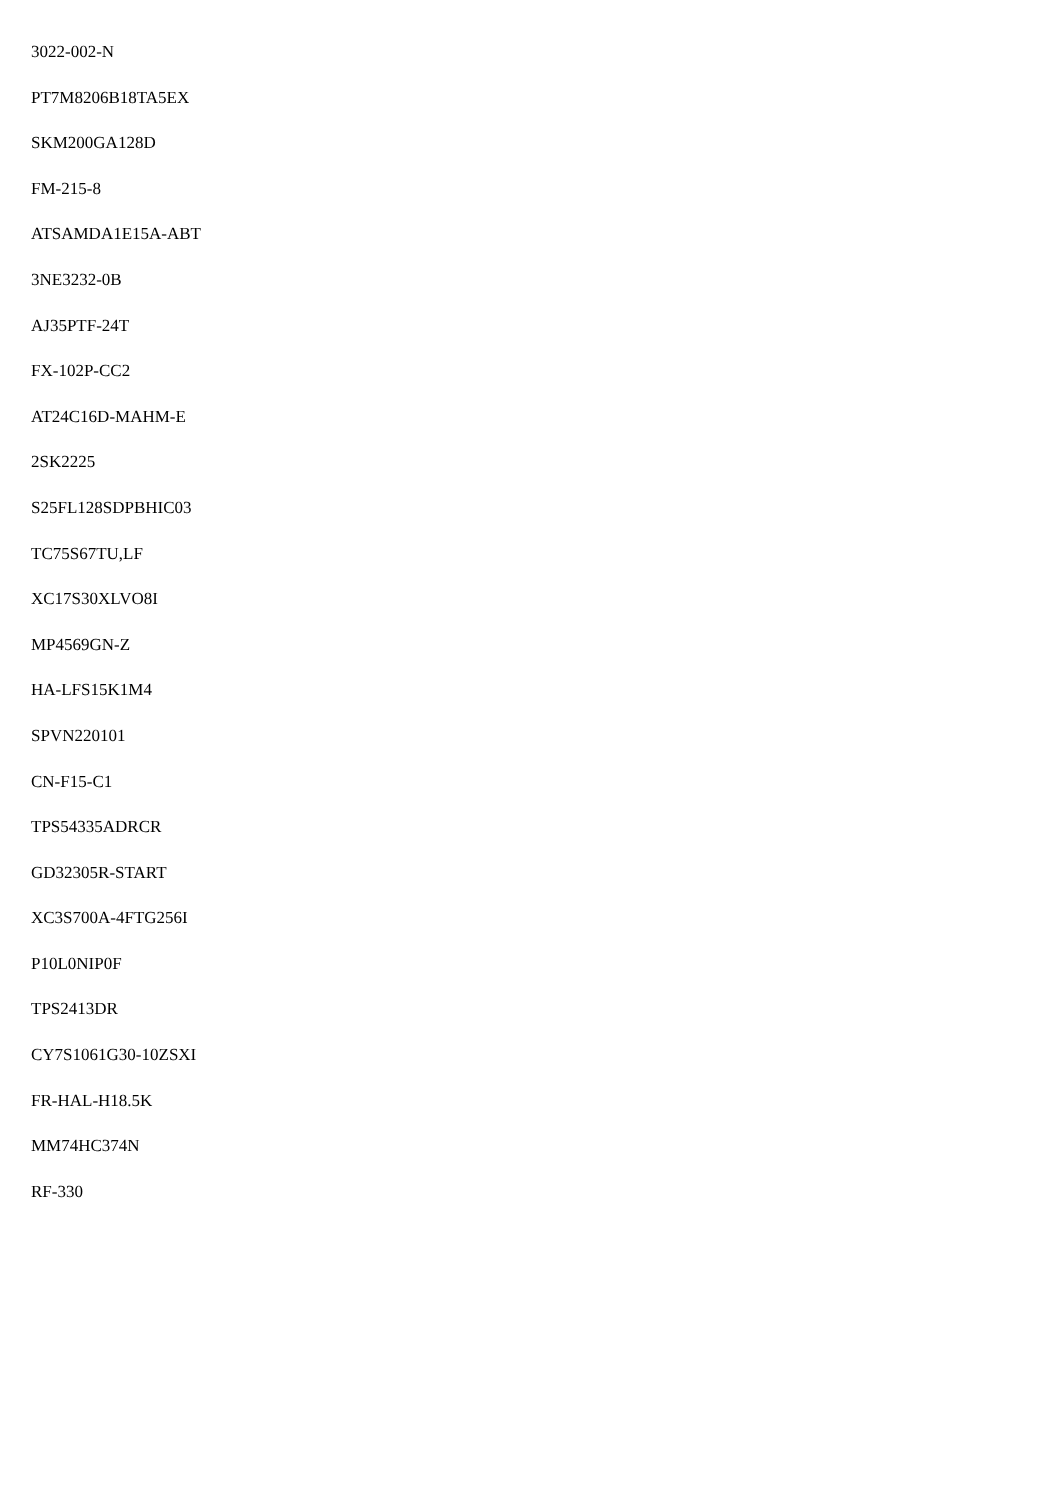3022-002-N
PT7M8206B18TA5EX
SKM200GA128D
FM-215-8
ATSAMDA1E15A-ABT
3NE3232-0B
AJ35PTF-24T
FX-102P-CC2
AT24C16D-MAHM-E
2SK2225
S25FL128SDPBHIC03
TC75S67TU,LF
XC17S30XLVO8I
MP4569GN-Z
HA-LFS15K1M4
SPVN220101
CN-F15-C1
TPS54335ADRCR
GD32305R-START
XC3S700A-4FTG256I
P10L0NIP0F
TPS2413DR
CY7S1061G30-10ZSXI
FR-HAL-H18.5K
MM74HC374N
RF-330